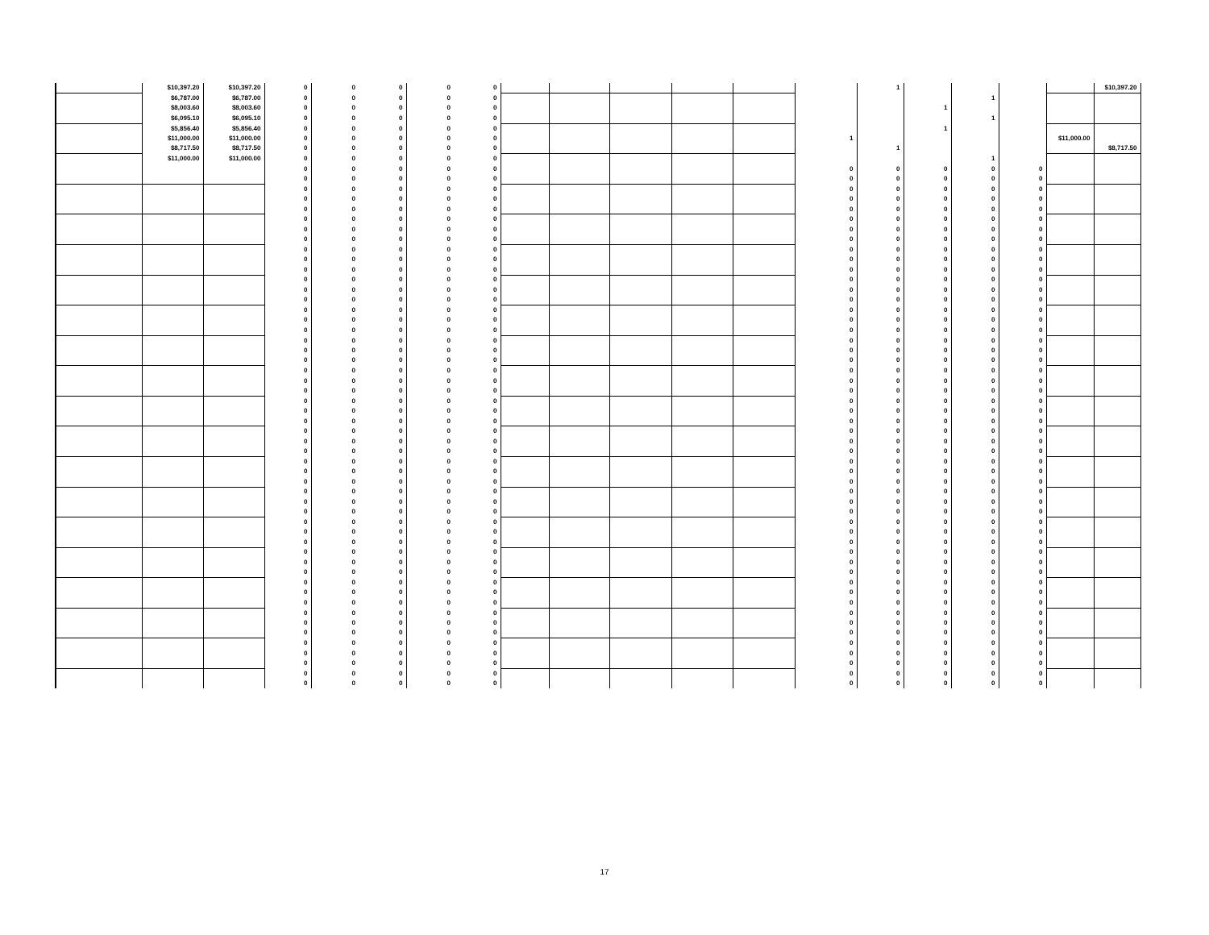| | $10,397.20 | $10,397.20 | 0 | 0 | 0 | 0 | 0 | | | | | | | 1 | | | | | $10,397.20 |
| | $6,787.00 | $6,787.00 | 0 | 0 | 0 | 0 | 0 | | | | | | | | | 1 | | | |
| | $8,003.60 | $8,003.60 | 0 | 0 | 0 | 0 | 0 | | | | | | | | 1 | | | | |
| | $6,095.10 | $6,095.10 | 0 | 0 | 0 | 0 | 0 | | | | | | | | | 1 | | | |
| | $5,856.40 | $5,856.40 | 0 | 0 | 0 | 0 | 0 | | | | | | | | 1 | | | | |
| | $11,000.00 | $11,000.00 | 0 | 0 | 0 | 0 | 0 | | | | | | 1 | | | | | $11,000.00 | |
| | $8,717.50 | $8,717.50 | 0 | 0 | 0 | 0 | 0 | | | | | | | 1 | | | | | $8,717.50 |
| | $11,000.00 | $11,000.00 | 0 | 0 | 0 | 0 | 0 | | | | | | | | | 1 | | | |
| | | | 0 | 0 | 0 | 0 | 0 | | | | | | 0 | 0 | 0 | 0 | 0 | | |
| | | | 0 | 0 | 0 | 0 | 0 | | | | | | 0 | 0 | 0 | 0 | 0 | | |
| | | | 0 | 0 | 0 | 0 | 0 | | | | | | 0 | 0 | 0 | 0 | 0 | | |
| | | | 0 | 0 | 0 | 0 | 0 | | | | | | 0 | 0 | 0 | 0 | 0 | | |
| | | | 0 | 0 | 0 | 0 | 0 | | | | | | 0 | 0 | 0 | 0 | 0 | | |
| | | | 0 | 0 | 0 | 0 | 0 | | | | | | 0 | 0 | 0 | 0 | 0 | | |
| | | | 0 | 0 | 0 | 0 | 0 | | | | | | 0 | 0 | 0 | 0 | 0 | | |
| | | | 0 | 0 | 0 | 0 | 0 | | | | | | 0 | 0 | 0 | 0 | 0 | | |
| | | | 0 | 0 | 0 | 0 | 0 | | | | | | 0 | 0 | 0 | 0 | 0 | | |
| | | | 0 | 0 | 0 | 0 | 0 | | | | | | 0 | 0 | 0 | 0 | 0 | | |
| | | | 0 | 0 | 0 | 0 | 0 | | | | | | 0 | 0 | 0 | 0 | 0 | | |
| | | | 0 | 0 | 0 | 0 | 0 | | | | | | 0 | 0 | 0 | 0 | 0 | | |
| | | | 0 | 0 | 0 | 0 | 0 | | | | | | 0 | 0 | 0 | 0 | 0 | | |
| | | | 0 | 0 | 0 | 0 | 0 | | | | | | 0 | 0 | 0 | 0 | 0 | | |
| | | | 0 | 0 | 0 | 0 | 0 | | | | | | 0 | 0 | 0 | 0 | 0 | | |
| | | | 0 | 0 | 0 | 0 | 0 | | | | | | 0 | 0 | 0 | 0 | 0 | | |
| | | | 0 | 0 | 0 | 0 | 0 | | | | | | 0 | 0 | 0 | 0 | 0 | | |
| | | | 0 | 0 | 0 | 0 | 0 | | | | | | 0 | 0 | 0 | 0 | 0 | | |
| | | | 0 | 0 | 0 | 0 | 0 | | | | | | 0 | 0 | 0 | 0 | 0 | | |
| | | | 0 | 0 | 0 | 0 | 0 | | | | | | 0 | 0 | 0 | 0 | 0 | | |
| | | | 0 | 0 | 0 | 0 | 0 | | | | | | 0 | 0 | 0 | 0 | 0 | | |
| | | | 0 | 0 | 0 | 0 | 0 | | | | | | 0 | 0 | 0 | 0 | 0 | | |
| | | | 0 | 0 | 0 | 0 | 0 | | | | | | 0 | 0 | 0 | 0 | 0 | | |
| | | | 0 | 0 | 0 | 0 | 0 | | | | | | 0 | 0 | 0 | 0 | 0 | | |
| | | | 0 | 0 | 0 | 0 | 0 | | | | | | 0 | 0 | 0 | 0 | 0 | | |
| | | | 0 | 0 | 0 | 0 | 0 | | | | | | 0 | 0 | 0 | 0 | 0 | | |
| | | | 0 | 0 | 0 | 0 | 0 | | | | | | 0 | 0 | 0 | 0 | 0 | | |
| | | | 0 | 0 | 0 | 0 | 0 | | | | | | 0 | 0 | 0 | 0 | 0 | | |
| | | | 0 | 0 | 0 | 0 | 0 | | | | | | 0 | 0 | 0 | 0 | 0 | | |
| | | | 0 | 0 | 0 | 0 | 0 | | | | | | 0 | 0 | 0 | 0 | 0 | | |
| | | | 0 | 0 | 0 | 0 | 0 | | | | | | 0 | 0 | 0 | 0 | 0 | | |
| | | | 0 | 0 | 0 | 0 | 0 | | | | | | 0 | 0 | 0 | 0 | 0 | | |
| | | | 0 | 0 | 0 | 0 | 0 | | | | | | 0 | 0 | 0 | 0 | 0 | | |
| | | | 0 | 0 | 0 | 0 | 0 | | | | | | 0 | 0 | 0 | 0 | 0 | | |
| | | | 0 | 0 | 0 | 0 | 0 | | | | | | 0 | 0 | 0 | 0 | 0 | | |
| | | | 0 | 0 | 0 | 0 | 0 | | | | | | 0 | 0 | 0 | 0 | 0 | | |
| | | | 0 | 0 | 0 | 0 | 0 | | | | | | 0 | 0 | 0 | 0 | 0 | | |
| | | | 0 | 0 | 0 | 0 | 0 | | | | | | 0 | 0 | 0 | 0 | 0 | | |
| | | | 0 | 0 | 0 | 0 | 0 | | | | | | 0 | 0 | 0 | 0 | 0 | | |
| | | | 0 | 0 | 0 | 0 | 0 | | | | | | 0 | 0 | 0 | 0 | 0 | | |
| | | | 0 | 0 | 0 | 0 | 0 | | | | | | 0 | 0 | 0 | 0 | 0 | | |
| | | | 0 | 0 | 0 | 0 | 0 | | | | | | 0 | 0 | 0 | 0 | 0 | | |
| | | | 0 | 0 | 0 | 0 | 0 | | | | | | 0 | 0 | 0 | 0 | 0 | | |
| | | | 0 | 0 | 0 | 0 | 0 | | | | | | 0 | 0 | 0 | 0 | 0 | | |
| | | | 0 | 0 | 0 | 0 | 0 | | | | | | 0 | 0 | 0 | 0 | 0 | | |
| | | | 0 | 0 | 0 | 0 | 0 | | | | | | 0 | 0 | 0 | 0 | 0 | | |
| | | | 0 | 0 | 0 | 0 | 0 | | | | | | 0 | 0 | 0 | 0 | 0 | | |
| | | | 0 | 0 | 0 | 0 | 0 | | | | | | 0 | 0 | 0 | 0 | 0 | | |
| | | | 0 | 0 | 0 | 0 | 0 | | | | | | 0 | 0 | 0 | 0 | 0 | | |
| | | | 0 | 0 | 0 | 0 | 0 | | | | | | 0 | 0 | 0 | 0 | 0 | | |
| | | | 0 | 0 | 0 | 0 | 0 | | | | | | 0 | 0 | 0 | 0 | 0 | | |
| | | | 0 | 0 | 0 | 0 | 0 | | | | | | 0 | 0 | 0 | 0 | 0 | | |
17